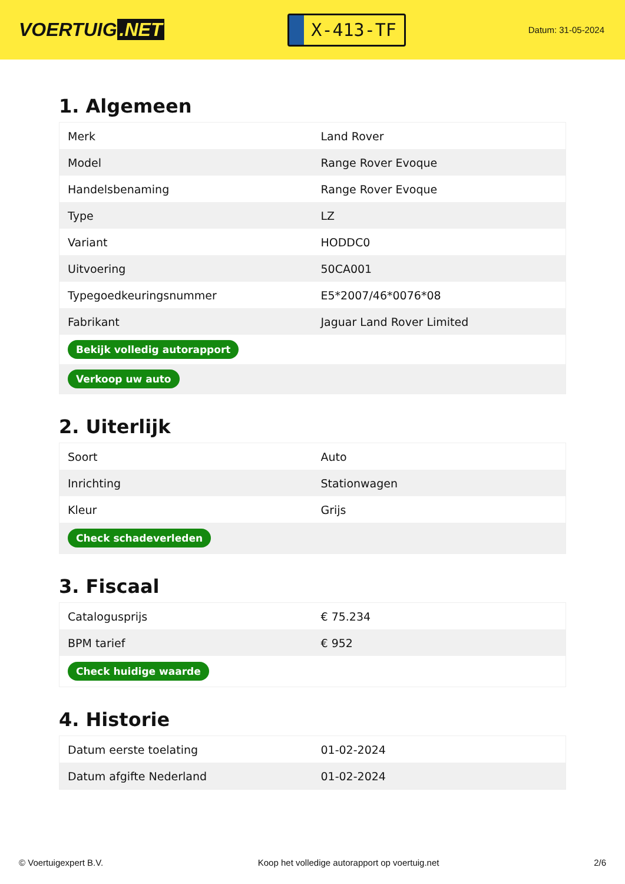VOERTUIG.NET
X-413-TF
Datum: 31-05-2024
1. Algemeen
| Merk | Land Rover |
| Model | Range Rover Evoque |
| Handelsbenaming | Range Rover Evoque |
| Type | LZ |
| Variant | HODDC0 |
| Uitvoering | 50CA001 |
| Typegoedkeuringsnummer | E5*2007/46*0076*08 |
| Fabrikant | Jaguar Land Rover Limited |
| Bekijk volledig autorapport | |
| Verkoop uw auto | |
2. Uiterlijk
| Soort | Auto |
| Inrichting | Stationwagen |
| Kleur | Grijs |
| Check schadeverleden | |
3. Fiscaal
| Catalogusprijs | € 75.234 |
| BPM tarief | € 952 |
| Check huidige waarde | |
4. Historie
| Datum eerste toelating | 01-02-2024 |
| Datum afgifte Nederland | 01-02-2024 |
© Voertuigexpert B.V. Koop het volledige autorapport op voertuig.net 2/6